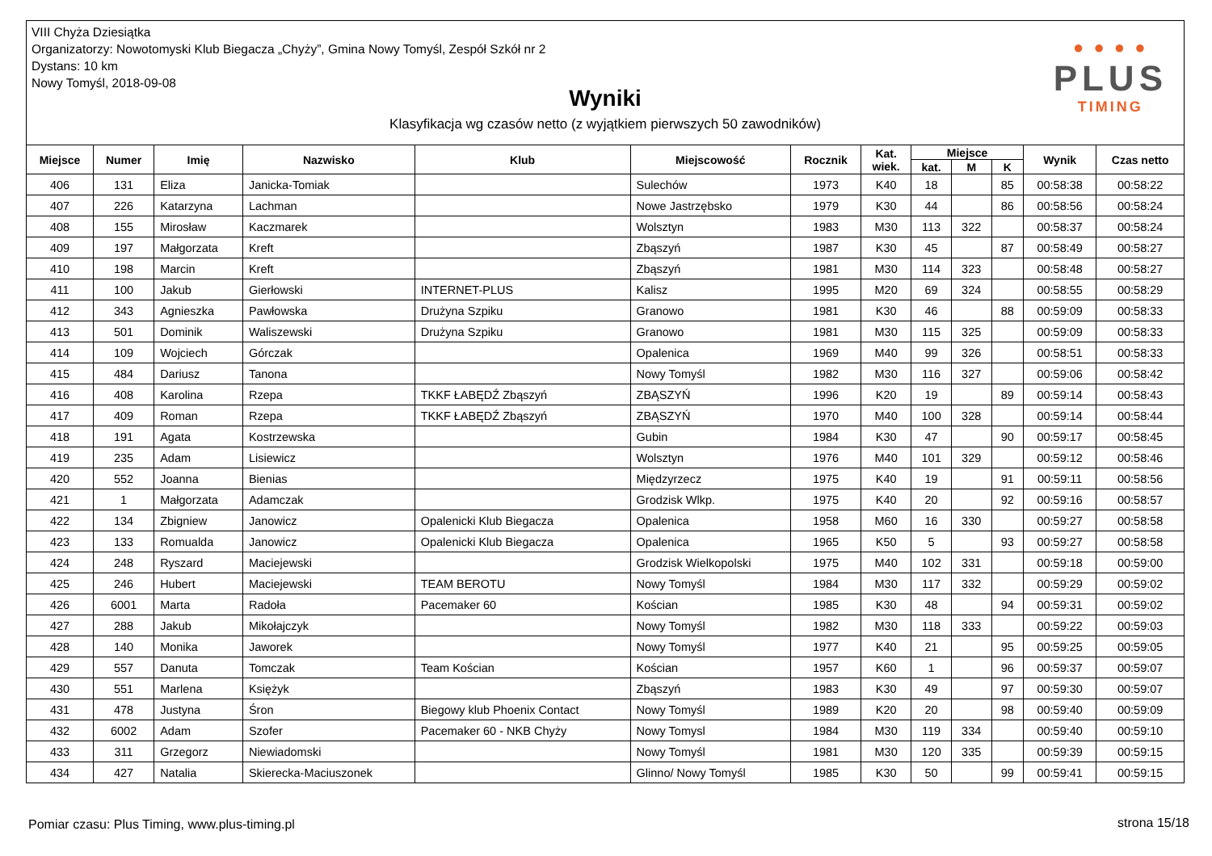VIII Chyża Dziesiątka
Organizatorzy: Nowotomyski Klub Biegacza „Chyży”, Gmina Nowy Tomyśl, Zespół Szkół nr 2
Dystans: 10 km
Nowy Tomyśl, 2018-09-08
Wyniki
Klasyfikacja wg czasów netto (z wyjątkiem pierwszych 50 zawodników)
● ● ● ●
PLUS
TIMING
| Miejsce | Numer | Imię | Nazwisko | Klub | Miejscowość | Rocznik | Kat. wiek. | Miejsce | | | Wynik | Czas netto |
| --- | --- | --- | --- | --- | --- | --- | --- | --- | --- | --- | --- | --- |
| | | | | | | | | kat. | M | K | | |
| 406 | 131 | Eliza | Janicka-Tomiak | | Sulechów | 1973 | K40 | 18 | | 85 | 00:58:38 | 00:58:22 |
| 407 | 226 | Katarzyna | Lachman | | Nowe Jastrzębsko | 1979 | K30 | 44 | | 86 | 00:58:56 | 00:58:24 |
| 408 | 155 | Mirosław | Kaczmarek | | Wolsztyn | 1983 | M30 | 113 | 322 | | 00:58:37 | 00:58:24 |
| 409 | 197 | Małgorzata | Kreft | | Zbąszyń | 1987 | K30 | 45 | | 87 | 00:58:49 | 00:58:27 |
| 410 | 198 | Marcin | Kreft | | Zbąszyń | 1981 | M30 | 114 | 323 | | 00:58:48 | 00:58:27 |
| 411 | 100 | Jakub | Gierłowski | INTERNET-PLUS | Kalisz | 1995 | M20 | 69 | 324 | | 00:58:55 | 00:58:29 |
| 412 | 343 | Agnieszka | Pawłowska | Drużyna Szpiku | Granowo | 1981 | K30 | 46 | | 88 | 00:59:09 | 00:58:33 |
| 413 | 501 | Dominik | Waliszewski | Drużyna Szpiku | Granowo | 1981 | M30 | 115 | 325 | | 00:59:09 | 00:58:33 |
| 414 | 109 | Wojciech | Górczak | | Opalenica | 1969 | M40 | 99 | 326 | | 00:58:51 | 00:58:33 |
| 415 | 484 | Dariusz | Tanona | | Nowy Tomyśl | 1982 | M30 | 116 | 327 | | 00:59:06 | 00:58:42 |
| 416 | 408 | Karolina | Rzepa | TKKF ŁABĘDŹ Zbąszyń | ZBĄSZYŃ | 1996 | K20 | 19 | | 89 | 00:59:14 | 00:58:43 |
| 417 | 409 | Roman | Rzepa | TKKF ŁABĘDŹ Zbąszyń | ZBĄSZYŃ | 1970 | M40 | 100 | 328 | | 00:59:14 | 00:58:44 |
| 418 | 191 | Agata | Kostrzewska | | Gubin | 1984 | K30 | 47 | | 90 | 00:59:17 | 00:58:45 |
| 419 | 235 | Adam | Lisiewicz | | Wolsztyn | 1976 | M40 | 101 | 329 | | 00:59:12 | 00:58:46 |
| 420 | 552 | Joanna | Bienias | | Międzyrzecz | 1975 | K40 | 19 | | 91 | 00:59:11 | 00:58:56 |
| 421 | 1 | Małgorzata | Adamczak | | Grodzisk Wlkp. | 1975 | K40 | 20 | | 92 | 00:59:16 | 00:58:57 |
| 422 | 134 | Zbigniew | Janowicz | Opalenicki Klub Biegacza | Opalenica | 1958 | M60 | 16 | 330 | | 00:59:27 | 00:58:58 |
| 423 | 133 | Romualda | Janowicz | Opalenicki Klub Biegacza | Opalenica | 1965 | K50 | 5 | | 93 | 00:59:27 | 00:58:58 |
| 424 | 248 | Ryszard | Maciejewski | | Grodzisk Wielkopolski | 1975 | M40 | 102 | 331 | | 00:59:18 | 00:59:00 |
| 425 | 246 | Hubert | Maciejewski | TEAM BEROTU | Nowy Tomyśl | 1984 | M30 | 117 | 332 | | 00:59:29 | 00:59:02 |
| 426 | 6001 | Marta | Radoła | Pacemaker 60 | Kościan | 1985 | K30 | 48 | | 94 | 00:59:31 | 00:59:02 |
| 427 | 288 | Jakub | Mikołajczyk | | Nowy Tomyśl | 1982 | M30 | 118 | 333 | | 00:59:22 | 00:59:03 |
| 428 | 140 | Monika | Jaworek | | Nowy Tomyśl | 1977 | K40 | 21 | | 95 | 00:59:25 | 00:59:05 |
| 429 | 557 | Danuta | Tomczak | Team Kościan | Kościan | 1957 | K60 | 1 | | 96 | 00:59:37 | 00:59:07 |
| 430 | 551 | Marlena | Księżyk | | Zbąszyń | 1983 | K30 | 49 | | 97 | 00:59:30 | 00:59:07 |
| 431 | 478 | Justyna | Śron | Biegowy klub Phoenix Contact | Nowy Tomyśl | 1989 | K20 | 20 | | 98 | 00:59:40 | 00:59:09 |
| 432 | 6002 | Adam | Szofer | Pacemaker 60 - NKB Chyży | Nowy Tomysl | 1984 | M30 | 119 | 334 | | 00:59:40 | 00:59:10 |
| 433 | 311 | Grzegorz | Niewiadomski | | Nowy Tomyśl | 1981 | M30 | 120 | 335 | | 00:59:39 | 00:59:15 |
| 434 | 427 | Natalia | Skierecka-Maciuszonek | | Glinno/ Nowy Tomyśl | 1985 | K30 | 50 | | 99 | 00:59:41 | 00:59:15 |
Pomiar czasu: Plus Timing, www.plus-timing.pl
strona 15/18